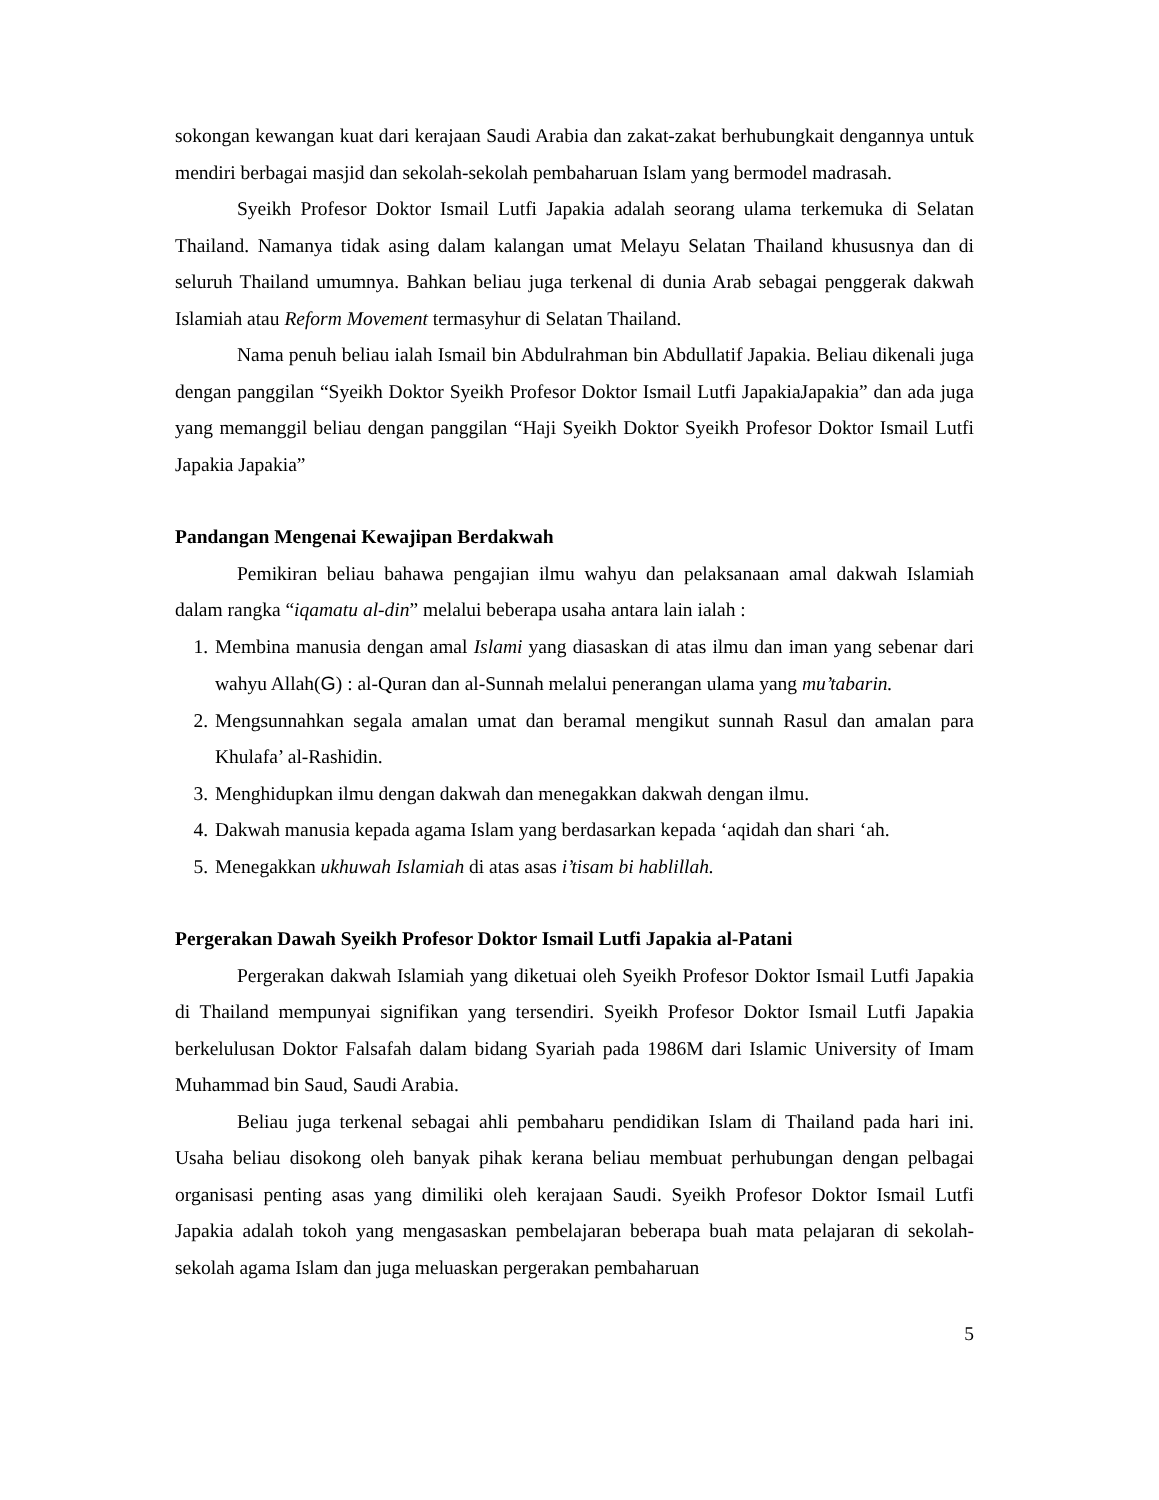sokongan kewangan kuat dari kerajaan Saudi Arabia dan zakat-zakat berhubungkait dengannya untuk mendiri berbagai masjid dan sekolah-sekolah pembaharuan Islam yang bermodel madrasah.
Syeikh Profesor Doktor Ismail Lutfi Japakia adalah seorang ulama terkemuka di Selatan Thailand. Namanya tidak asing dalam kalangan umat Melayu Selatan Thailand khususnya dan di seluruh Thailand umumnya. Bahkan beliau juga terkenal di dunia Arab sebagai penggerak dakwah Islamiah atau Reform Movement termasyhur di Selatan Thailand.
Nama penuh beliau ialah Ismail bin Abdulrahman bin Abdullatif Japakia. Beliau dikenali juga dengan panggilan “Syeikh Doktor Syeikh Profesor Doktor Ismail Lutfi JapakiaJapakia” dan ada juga yang memanggil beliau dengan panggilan “Haji Syeikh Doktor Syeikh Profesor Doktor Ismail Lutfi Japakia Japakia”
Pandangan Mengenai Kewajipan Berdakwah
Pemikiran beliau bahawa pengajian ilmu wahyu dan pelaksanaan amal dakwah Islamiah dalam rangka “iqamatu al-din” melalui beberapa usaha antara lain ialah :
1. Membina manusia dengan amal Islami yang diasaskan di atas ilmu dan iman yang sebenar dari wahyu Allah(G) : al-Quran dan al-Sunnah melalui penerangan ulama yang mu’tabarin.
2. Mengsunnahkan segala amalan umat dan beramal mengikut sunnah Rasul dan amalan para Khulafa’ al-Rashidin.
3. Menghidupkan ilmu dengan dakwah dan menegakkan dakwah dengan ilmu.
4. Dakwah manusia kepada agama Islam yang berdasarkan kepada ‘aqidah dan shari ‘ah.
5. Menegakkan ukhuwah Islamiah di atas asas i’tisam bi hablillah.
Pergerakan Dawah Syeikh Profesor Doktor Ismail Lutfi Japakia al-Patani
Pergerakan dakwah Islamiah yang diketuai oleh Syeikh Profesor Doktor Ismail Lutfi Japakia di Thailand mempunyai signifikan yang tersendiri. Syeikh Profesor Doktor Ismail Lutfi Japakia berkelulusan Doktor Falsafah dalam bidang Syariah pada 1986M dari Islamic University of Imam Muhammad bin Saud, Saudi Arabia.
Beliau juga terkenal sebagai ahli pembaharu pendidikan Islam di Thailand pada hari ini. Usaha beliau disokong oleh banyak pihak kerana beliau membuat perhubungan dengan pelbagai organisasi penting asas yang dimiliki oleh kerajaan Saudi. Syeikh Profesor Doktor Ismail Lutfi Japakia adalah tokoh yang mengasaskan pembelajaran beberapa buah mata pelajaran di sekolah-sekolah agama Islam dan juga meluaskan pergerakan pembaharuan
5